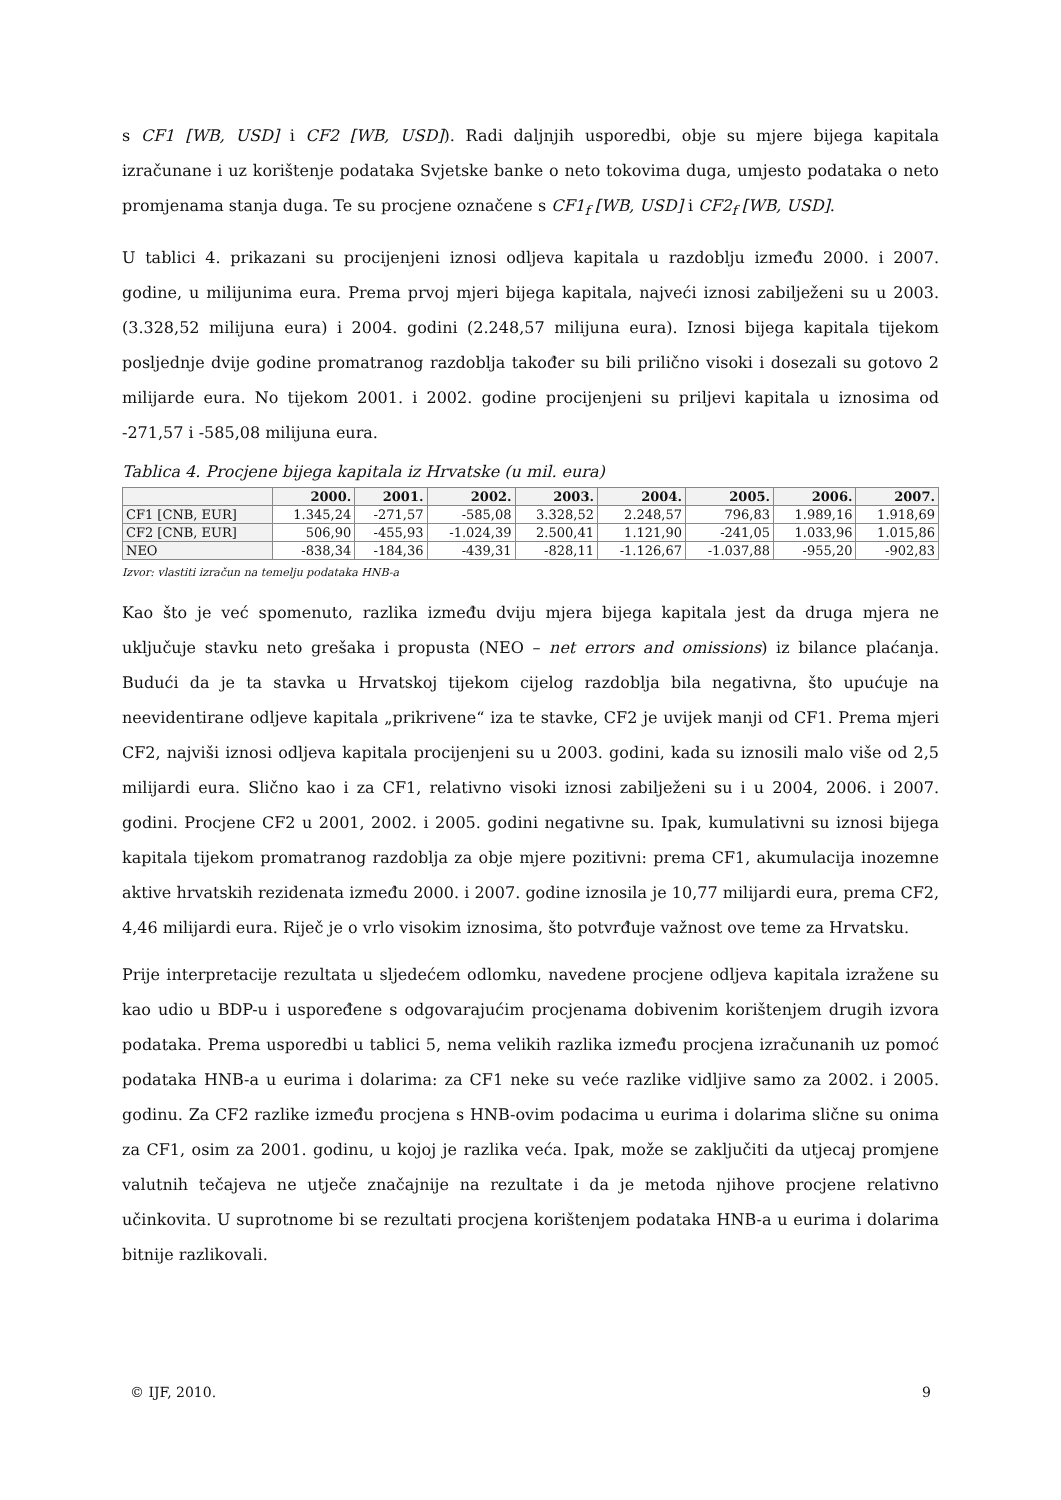s CF1 [WB, USD] i CF2 [WB, USD]). Radi daljnjih usporedbi, obje su mjere bijega kapitala izračunane i uz korištenje podataka Svjetske banke o neto tokovima duga, umjesto podataka o neto promjenama stanja duga. Te su procjene označene s CF1<sub>f</sub> [WB, USD] i CF2<sub>f</sub> [WB, USD].
U tablici 4. prikazani su procijenjeni iznosi odljeva kapitala u razdoblju između 2000. i 2007. godine, u milijunima eura. Prema prvoj mjeri bijega kapitala, najveći iznosi zabilježeni su u 2003. (3.328,52 milijuna eura) i 2004. godini (2.248,57 milijuna eura). Iznosi bijega kapitala tijekom posljednje dvije godine promatranog razdoblja također su bili prilično visoki i dosezali su gotovo 2 milijarde eura. No tijekom 2001. i 2002. godine procijenjeni su priljevi kapitala u iznosima od -271,57 i -585,08 milijuna eura.
Tablica 4. Procjene bijega kapitala iz Hrvatske (u mil. eura)
| | 2000. | 2001. | 2002. | 2003. | 2004. | 2005. | 2006. | 2007. |
| --- | --- | --- | --- | --- | --- | --- | --- | --- |
| CF1 [CNB, EUR] | 1.345,24 | -271,57 | -585,08 | 3.328,52 | 2.248,57 | 796,83 | 1.989,16 | 1.918,69 |
| CF2 [CNB, EUR] | 506,90 | -455,93 | -1.024,39 | 2.500,41 | 1.121,90 | -241,05 | 1.033,96 | 1.015,86 |
| NEO | -838,34 | -184,36 | -439,31 | -828,11 | -1.126,67 | -1.037,88 | -955,20 | -902,83 |
Izvor: vlastiti izračun na temelju podataka HNB-a
Kao što je već spomenuto, razlika između dviju mjera bijega kapitala jest da druga mjera ne uključuje stavku neto grešaka i propusta (NEO – net errors and omissions) iz bilance plaćanja. Budući da je ta stavka u Hrvatskoj tijekom cijelog razdoblja bila negativna, što upućuje na neevidentirane odljeve kapitala „prikrivene“ iza te stavke, CF2 je uvijek manji od CF1. Prema mjeri CF2, najviši iznosi odljeva kapitala procijenjeni su u 2003. godini, kada su iznosili malo više od 2,5 milijardi eura. Slično kao i za CF1, relativno visoki iznosi zabilježeni su i u 2004, 2006. i 2007. godini. Procjene CF2 u 2001, 2002. i 2005. godini negativne su. Ipak, kumulativni su iznosi bijega kapitala tijekom promatranog razdoblja za obje mjere pozitivni: prema CF1, akumulacija inozemne aktive hrvatskih rezidenata između 2000. i 2007. godine iznosila je 10,77 milijardi eura, prema CF2, 4,46 milijardi eura. Riječ je o vrlo visokim iznosima, što potvrđuje važnost ove teme za Hrvatsku.
Prije interpretacije rezultata u sljedećem odlomku, navedene procjene odljeva kapitala izražene su kao udio u BDP-u i uspoređene s odgovarajućim procjenama dobivenim korištenjem drugih izvora podataka. Prema usporedbi u tablici 5, nema velikih razlika između procjena izračunanih uz pomoć podataka HNB-a u eurima i dolarima: za CF1 neke su veće razlike vidljive samo za 2002. i 2005. godinu. Za CF2 razlike između procjena s HNB-ovim podacima u eurima i dolarima slične su onima za CF1, osim za 2001. godinu, u kojoj je razlika veća. Ipak, može se zaključiti da utjecaj promjene valutnih tečajeva ne utječe značajnije na rezultate i da je metoda njihove procjene relativno učinkovita. U suprotnome bi se rezultati procjena korištenjem podataka HNB-a u eurima i dolarima bitnije razlikovali.
© IJF, 2010. 9